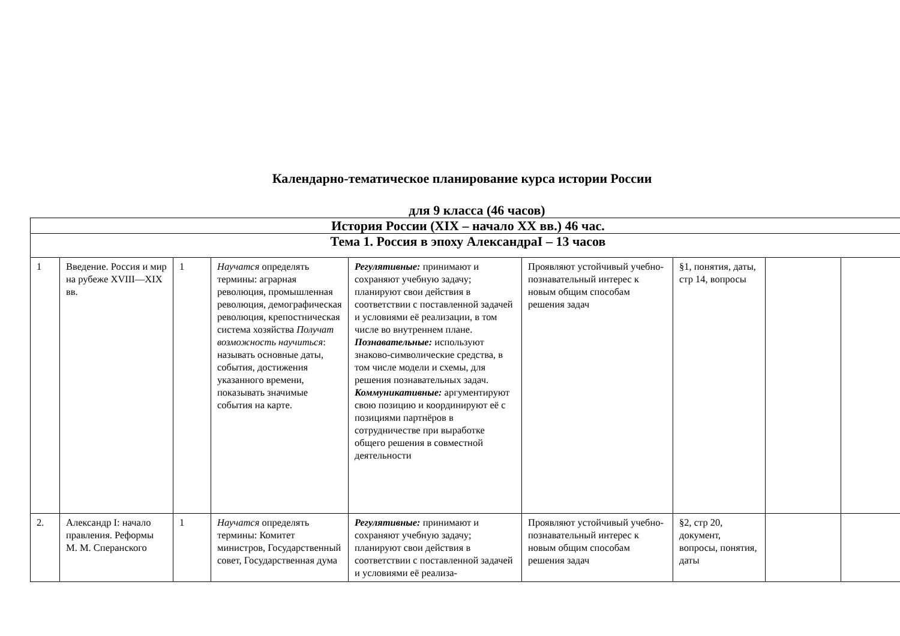Календарно-тематическое планирование курса истории России
для 9 класса (46 часов)
| История России (XIX – начало XX вв.) 46 час. | | | | | | | | |
| Тема 1. Россия в эпоху АлександраI – 13 часов | | | | | | | | |
| 1 | Введение. Россия и мир на рубеже XVIII—XIX вв. | 1 | Научатся определять термины: аграрная революция, промышленная революция, демографическая революция, крепостническая система хозяйства Получат возможность научиться : называть основные даты, события, достижения указанного времени, показывать значимые события на карте. | Регулятивные: принимают и сохраняют учебную задачу; планируют свои действия в соответствии с поставленной задачей и условиями её реализации, в том числе во внутреннем плане. Познавательные: используют знаково-символические средства, в том числе модели и схемы, для решения познавательных задач. Коммуникативные: аргументируют свою позицию и координируют её с позициями партнёров в сотрудничестве при выработке общего решения в совместной деятельности | Проявляют устойчивый учебно- познавательный интерес к новым общим способам решения задач | §1, понятия, даты, стр 14, вопросы | | |
| 2. | Александр I: начало правления. Реформы М. М. Сперанского | 1 | Научатся определять термины: Комитет министров, Государственный совет, Государственная дума | Регулятивные: принимают и сохраняют учебную задачу; планируют свои действия в соответствии с поставленной задачей и условиями её реализа- | Проявляют устойчивый учебно- познавательный интерес к новым общим способам решения задач | §2, стр 20, документ, вопросы, понятия, даты | | |